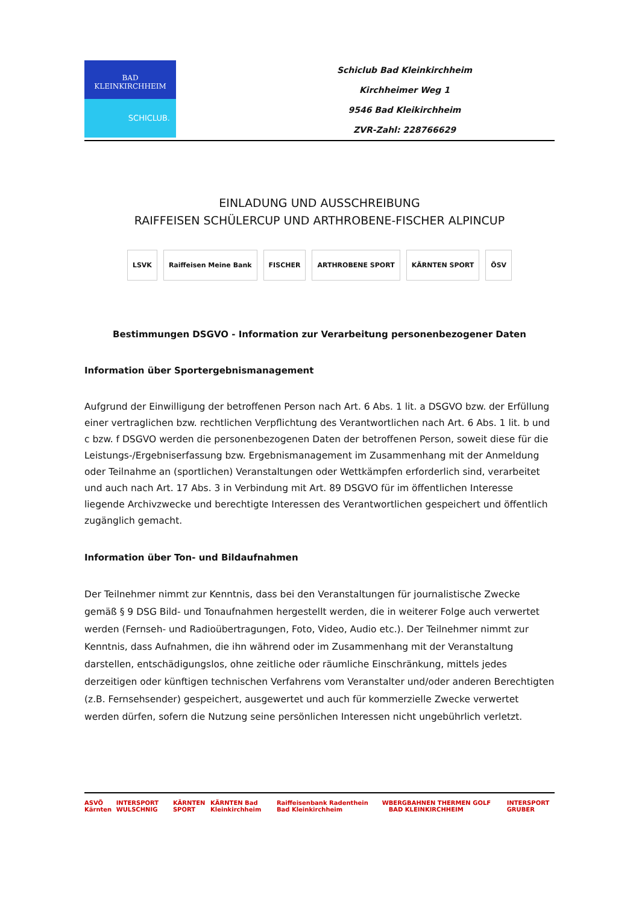BAD
KLEINKIRCHHEIM
SCHICLUB.
Schiclub Bad Kleinkirchheim
Kirchheimer Weg 1
9546 Bad Kleikirchheim
ZVR-Zahl: 228766629
EINLADUNG UND AUSSCHREIBUNG
RAIFFEISEN SCHÜLERCUP UND ARTHROBENE-FISCHER ALPINCUP
LSVK Raiffeisen Meine Bank FISCHER ARTHROBENE SPORT KÄRNTEN SPORT ÖSV
Bestimmungen DSGVO - Information zur Verarbeitung personenbezogener Daten
Information über Sportergebnismanagement
Aufgrund der Einwilligung der betroffenen Person nach Art. 6 Abs. 1 lit. a DSGVO bzw. der Erfüllung einer vertraglichen bzw. rechtlichen Verpflichtung des Verantwortlichen nach Art. 6 Abs. 1 lit. b und c bzw. f DSGVO werden die personenbezogenen Daten der betroffenen Person, soweit diese für die Leistungs-/Ergebniserfassung bzw. Ergebnismanagement im Zusammenhang mit der Anmeldung oder Teilnahme an (sportlichen) Veranstaltungen oder Wettkämpfen erforderlich sind, verarbeitet und auch nach Art. 17 Abs. 3 in Verbindung mit Art. 89 DSGVO für im öffentlichen Interesse liegende Archivzwecke und berechtigte Interessen des Verantwortlichen gespeichert und öffentlich zugänglich gemacht.
Information über Ton- und Bildaufnahmen
Der Teilnehmer nimmt zur Kenntnis, dass bei den Veranstaltungen für journalistische Zwecke gemäß § 9 DSG Bild- und Tonaufnahmen hergestellt werden, die in weiterer Folge auch verwertet werden (Fernseh- und Radioübertragungen, Foto, Video, Audio etc.). Der Teilnehmer nimmt zur Kenntnis, dass Aufnahmen, die ihn während oder im Zusammenhang mit der Veranstaltung darstellen, entschädigungslos, ohne zeitliche oder räumliche Einschränkung, mittels jedes derzeitigen oder künftigen technischen Verfahrens vom Veranstalter und/oder anderen Berechtigten (z.B. Fernsehsender) gespeichert, ausgewertet und auch für kommerzielle Zwecke verwertet werden dürfen, sofern die Nutzung seine persönlichen Interessen nicht ungebührlich verletzt.
ASVÖ Kärnten INTERSPORT WULSCHNIG KÄRNTEN SPORT KÄRNTEN Bad Kleinkirchheim Raiffeisenbank Radenthein Bad Kleinkirchheim W BERGBAHNEN THERMEN GOLF BAD KLEINKIRCHHEIM INTERSPORT GRUBER